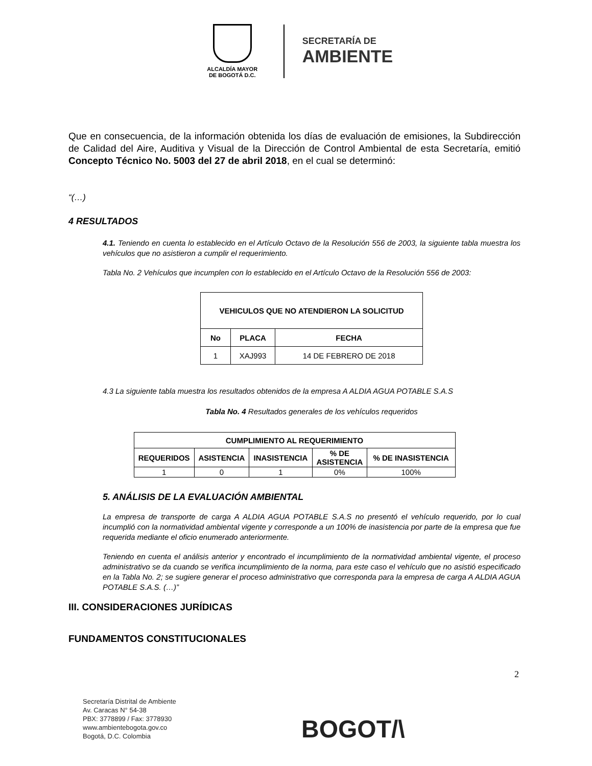ALCALDÍA MAYOR
DE BOGOTÁ D.C.
SECRETARÍA DE
AMBIENTE
Que en consecuencia, de la información obtenida los días de evaluación de emisiones, la Subdirección de Calidad del Aire, Auditiva y Visual de la Dirección de Control Ambiental de esta Secretaría, emitió Concepto Técnico No. 5003 del 27 de abril 2018, en el cual se determinó:
“(…)
4 RESULTADOS
4.1. Teniendo en cuenta lo establecido en el Artículo Octavo de la Resolución 556 de 2003, la siguiente tabla muestra los vehículos que no asistieron a cumplir el requerimiento.
Tabla No. 2 Vehículos que incumplen con lo establecido en el Artículo Octavo de la Resolución 556 de 2003:
| VEHICULOS QUE NO ATENDIERON LA SOLICITUD | | |
| --- | --- | --- |
| No | PLACA | FECHA |
| 1 | XAJ993 | 14 DE FEBRERO DE 2018 |
4.3 La siguiente tabla muestra los resultados obtenidos de la empresa A ALDIA AGUA POTABLE S.A.S
Tabla No. 4 Resultados generales de los vehículos requeridos
| CUMPLIMIENTO AL REQUERIMIENTO | | | | |
| --- | --- | --- | --- | --- |
| REQUERIDOS | ASISTENCIA | INASISTENCIA | % DE ASISTENCIA | % DE INASISTENCIA |
| 1 | 0 | 1 | 0% | 100% |
5. ANÁLISIS DE LA EVALUACIÓN AMBIENTAL
La empresa de transporte de carga A ALDIA AGUA POTABLE S.A.S no presentó el vehículo requerido, por lo cual incumplió con la normatividad ambiental vigente y corresponde a un 100% de inasistencia por parte de la empresa que fue requerida mediante el oficio enumerado anteriormente.
Teniendo en cuenta el análisis anterior y encontrado el incumplimiento de la normatividad ambiental vigente, el proceso administrativo se da cuando se verifica incumplimiento de la norma, para este caso el vehículo que no asistió especificado en la Tabla No. 2; se sugiere generar el proceso administrativo que corresponda para la empresa de carga A ALDIA AGUA POTABLE S.A.S. (…)”
III. CONSIDERACIONES JURÍDICAS
FUNDAMENTOS CONSTITUCIONALES
2
Secretaría Distrital de Ambiente
Av. Caracas N° 54-38
PBX: 3778899 / Fax: 3778930
www.ambientebogota.gov.co
Bogotá, D.C. Colombia
BOGOT/\